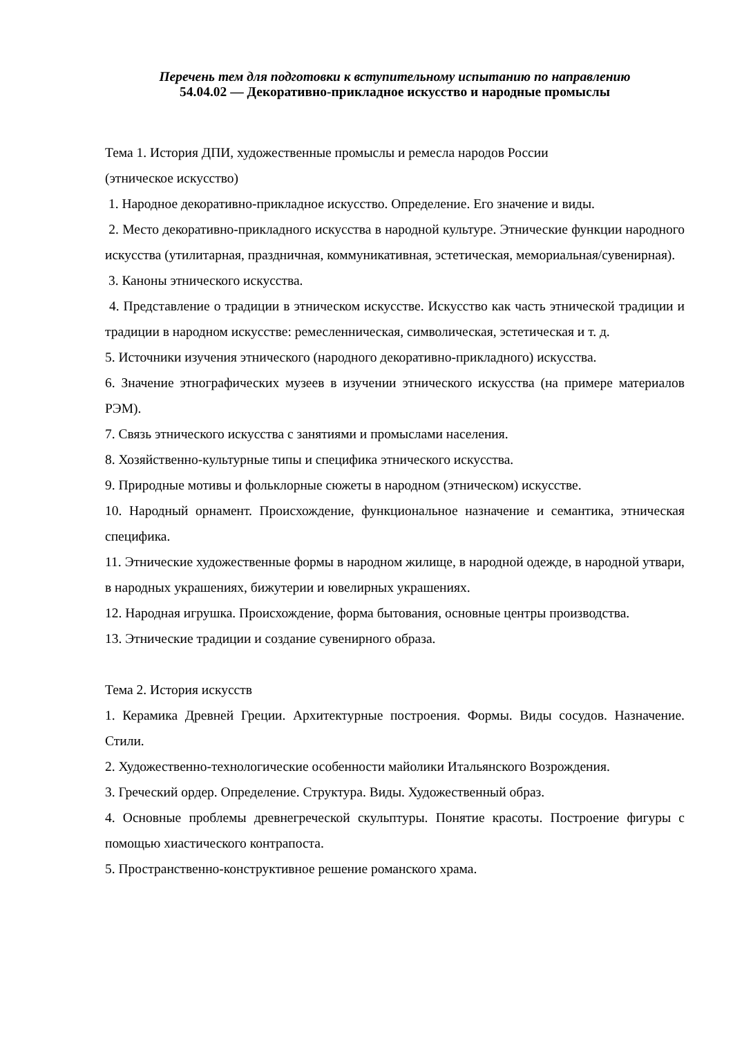Перечень тем для подготовки к вступительному испытанию по направлению
54.04.02 — Декоративно-прикладное искусство и народные промыслы
Тема 1. История ДПИ, художественные промыслы и ремесла народов России
(этническое искусство)
1. Народное декоративно-прикладное искусство. Определение. Его значение и виды.
2. Место декоративно-прикладного искусства в народной культуре. Этнические функции народного искусства (утилитарная, праздничная, коммуникативная, эстетическая, мемориальная/сувенирная).
3. Каноны этнического искусства.
4. Представление о традиции в этническом искусстве. Искусство как часть этнической традиции и традиции в народном искусстве: ремесленническая, символическая, эстетическая и т. д.
5. Источники изучения этнического (народного декоративно-прикладного) искусства.
6. Значение этнографических музеев в изучении этнического искусства (на примере материалов РЭМ).
7. Связь этнического искусства с занятиями и промыслами населения.
8. Хозяйственно-культурные типы и специфика этнического искусства.
9. Природные мотивы и фольклорные сюжеты в народном (этническом) искусстве.
10. Народный орнамент. Происхождение, функциональное назначение и семантика, этническая специфика.
11. Этнические художественные формы в народном жилище, в народной одежде, в народной утвари, в народных украшениях, бижутерии и ювелирных украшениях.
12. Народная игрушка. Происхождение, форма бытования, основные центры производства.
13. Этнические традиции и создание сувенирного образа.
Тема 2. История искусств
1. Керамика Древней Греции. Архитектурные построения. Формы. Виды сосудов. Назначение. Стили.
2. Художественно-технологические особенности майолики Итальянского Возрождения.
3. Греческий ордер. Определение. Структура. Виды. Художественный образ.
4. Основные проблемы древнегреческой скульптуры. Понятие красоты. Построение фигуры с помощью хиастического контрапоста.
5. Пространственно-конструктивное решение романского храма.